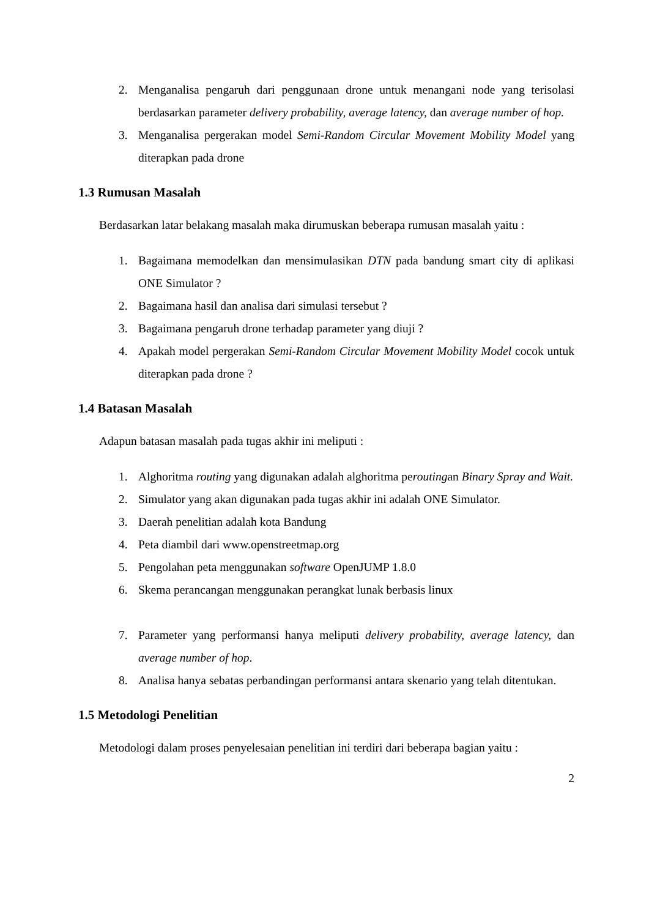2. Menganalisa pengaruh dari penggunaan drone untuk menangani node yang terisolasi berdasarkan parameter delivery probability, average latency, dan average number of hop.
3. Menganalisa pergerakan model Semi-Random Circular Movement Mobility Model yang diterapkan pada drone
1.3 Rumusan Masalah
Berdasarkan latar belakang masalah maka dirumuskan beberapa rumusan masalah yaitu :
1. Bagaimana memodelkan dan mensimulasikan DTN pada bandung smart city di aplikasi ONE Simulator ?
2. Bagaimana hasil dan analisa dari simulasi tersebut ?
3. Bagaimana pengaruh drone terhadap parameter yang diuji ?
4. Apakah model pergerakan Semi-Random Circular Movement Mobility Model cocok untuk diterapkan pada drone ?
1.4 Batasan Masalah
Adapun batasan masalah pada tugas akhir ini meliputi :
1. Alghoritma routing yang digunakan adalah alghoritma peroutingan Binary Spray and Wait.
2. Simulator yang akan digunakan pada tugas akhir ini adalah ONE Simulator.
3. Daerah penelitian adalah kota Bandung
4. Peta diambil dari www.openstreetmap.org
5. Pengolahan peta menggunakan software OpenJUMP 1.8.0
6. Skema perancangan menggunakan perangkat lunak berbasis linux
7. Parameter yang performansi hanya meliputi delivery probability, average latency, dan average number of hop.
8. Analisa hanya sebatas perbandingan performansi antara skenario yang telah ditentukan.
1.5 Metodologi Penelitian
Metodologi dalam proses penyelesaian penelitian ini terdiri dari beberapa bagian yaitu :
2